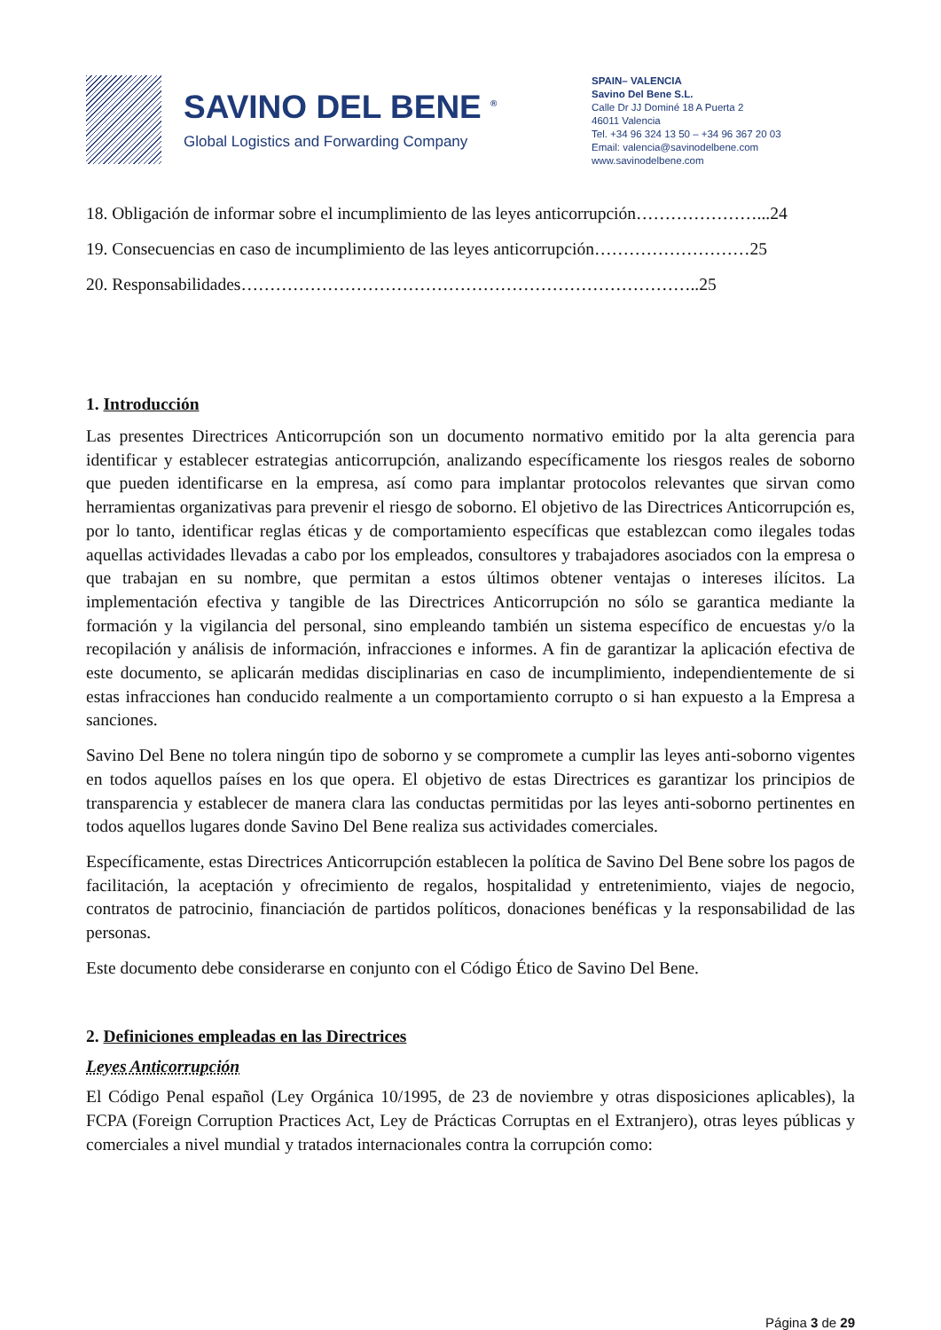SAVINO DEL BENE <sup>®</sup>
Global Logistics and Forwarding Company
SPAIN– VALENCIA
Savino Del Bene S.L.
Calle Dr JJ Dominé 18 A Puerta 2
46011 Valencia
Tel. +34 96 324 13 50 – +34 96 367 20 03
Email: valencia@savinodelbene.com
www.savinodelbene.com
18. Obligación de informar sobre el incumplimiento de las leyes anticorrupción…………………...24
19. Consecuencias en caso de incumplimiento de las leyes anticorrupción………………………25
20. Responsabilidades……………………………………………………………………..25
1. Introducción
Las presentes Directrices Anticorrupción son un documento normativo emitido por la alta gerencia para identificar y establecer estrategias anticorrupción, analizando específicamente los riesgos reales de soborno que pueden identificarse en la empresa, así como para implantar protocolos relevantes que sirvan como herramientas organizativas para prevenir el riesgo de soborno. El objetivo de las Directrices Anticorrupción es, por lo tanto, identificar reglas éticas y de comportamiento específicas que establezcan como ilegales todas aquellas actividades llevadas a cabo por los empleados, consultores y trabajadores asociados con la empresa o que trabajan en su nombre, que permitan a estos últimos obtener ventajas o intereses ilícitos. La implementación efectiva y tangible de las Directrices Anticorrupción no sólo se garantica mediante la formación y la vigilancia del personal, sino empleando también un sistema específico de encuestas y/o la recopilación y análisis de información, infracciones e informes. A fin de garantizar la aplicación efectiva de este documento, se aplicarán medidas disciplinarias en caso de incumplimiento, independientemente de si estas infracciones han conducido realmente a un comportamiento corrupto o si han expuesto a la Empresa a sanciones.
Savino Del Bene no tolera ningún tipo de soborno y se compromete a cumplir las leyes anti-soborno vigentes en todos aquellos países en los que opera. El objetivo de estas Directrices es garantizar los principios de transparencia y establecer de manera clara las conductas permitidas por las leyes anti-soborno pertinentes en todos aquellos lugares donde Savino Del Bene realiza sus actividades comerciales.
Específicamente, estas Directrices Anticorrupción establecen la política de Savino Del Bene sobre los pagos de facilitación, la aceptación y ofrecimiento de regalos, hospitalidad y entretenimiento, viajes de negocio, contratos de patrocinio, financiación de partidos políticos, donaciones benéficas y la responsabilidad de las personas.
Este documento debe considerarse en conjunto con el Código Ético de Savino Del Bene.
2. Definiciones empleadas en las Directrices
Leyes Anticorrupción
El Código Penal español (Ley Orgánica 10/1995, de 23 de noviembre y otras disposiciones aplicables), la FCPA (Foreign Corruption Practices Act, Ley de Prácticas Corruptas en el Extranjero), otras leyes públicas y comerciales a nivel mundial y tratados internacionales contra la corrupción como:
Página 3 de 29